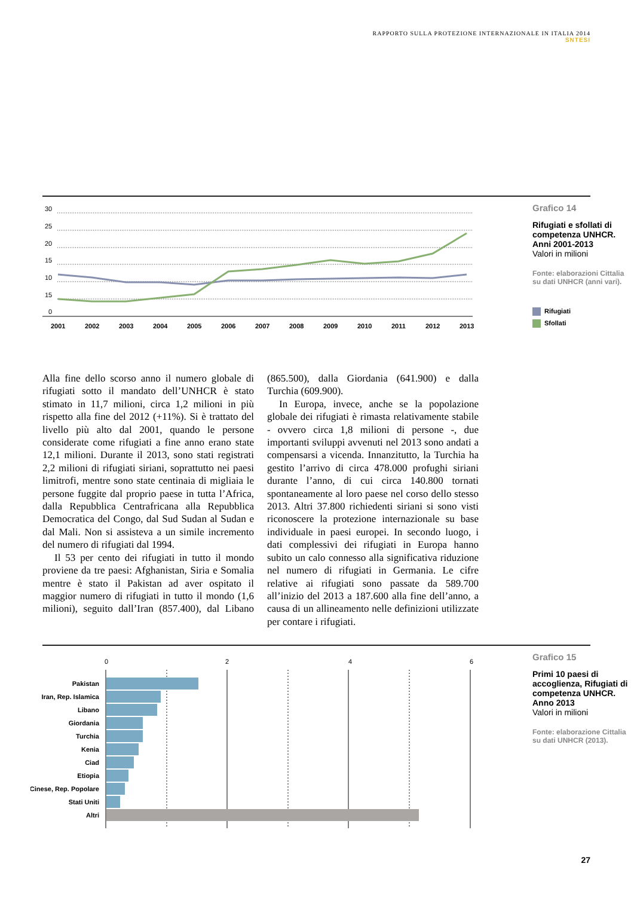RAPPORTO SULLA PROTEZIONE INTERNAZIONALE IN ITALIA 2014
SNTESI
30
25
20
15
10
15
0
2001
2002
2003
2004
2005
2006
2007
2008
2009
2010
2011
2012
2013
Grafico 14
Rifugiati e sfollati di competenza UNHCR. Anni 2001-2013
Valori in milioni
Fonte: elaborazioni Cittalia su dati UNHCR (anni vari).
Rifugiati
Sfollati
Alla fine dello scorso anno il numero globale di rifugiati sotto il mandato dell’UNHCR è stato stimato in 11,7 milioni, circa 1,2 milioni in più rispetto alla fine del 2012 (+11%). Si è trattato del livello più alto dal 2001, quando le persone considerate come rifugiati a fine anno erano state 12,1 milioni. Durante il 2013, sono stati registrati 2,2 milioni di rifugiati siriani, soprattutto nei paesi limitrofi, mentre sono state centinaia di migliaia le persone fuggite dal proprio paese in tutta l’Africa, dalla Repubblica Centrafricana alla Repubblica Democratica del Congo, dal Sud Sudan al Sudan e dal Mali. Non si assisteva a un simile incremento del numero di rifugiati dal 1994.
Il 53 per cento dei rifugiati in tutto il mondo proviene da tre paesi: Afghanistan, Siria e Somalia mentre è stato il Pakistan ad aver ospitato il maggior numero di rifugiati in tutto il mondo (1,6 milioni), seguito dall’Iran (857.400), dal Libano (865.500), dalla Giordania (641.900) e dalla Turchia (609.900).
In Europa, invece, anche se la popolazione globale dei rifugiati è rimasta relativamente stabile - ovvero circa 1,8 milioni di persone -, due importanti sviluppi avvenuti nel 2013 sono andati a compensarsi a vicenda. Innanzitutto, la Turchia ha gestito l’arrivo di circa 478.000 profughi siriani durante l’anno, di cui circa 140.800 tornati spontaneamente al loro paese nel corso dello stesso 2013. Altri 37.800 richiedenti siriani si sono visti riconoscere la protezione internazionale su base individuale in paesi europei. In secondo luogo, i dati complessivi dei rifugiati in Europa hanno subito un calo connesso alla significativa riduzione nel numero di rifugiati in Germania. Le cifre relative ai rifugiati sono passate da 589.700 all’inizio del 2013 a 187.600 alla fine dell’anno, a causa di un allineamento nelle definizioni utilizzate per contare i rifugiati.
0
2
4
6
Pakistan
Iran, Rep. Islamica
Libano
Giordania
Turchia
Kenia
Ciad
Etiopia
Cinese, Rep. Popolare
Stati Uniti
Altri
Grafico 15
Primi 10 paesi di accoglienza, Rifugiati di competenza UNHCR. Anno 2013
Valori in milioni
Fonte: elaborazione Cittalia su dati UNHCR (2013).
27